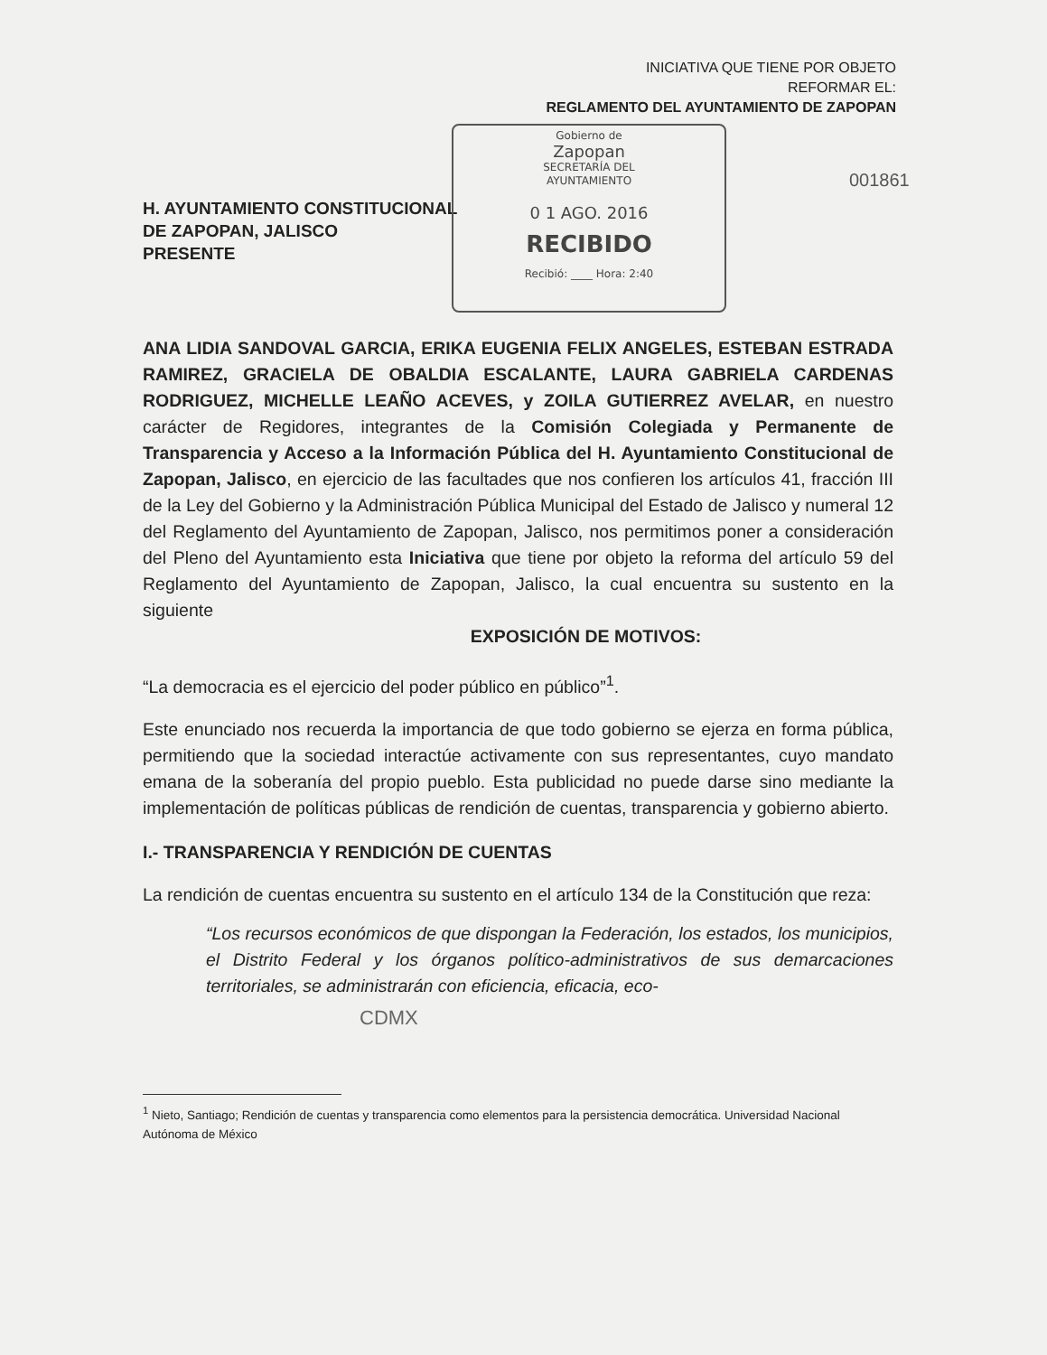INICIATIVA QUE TIENE POR OBJETO
REFORMAR EL:
REGLAMENTO DEL AYUNTAMIENTO DE ZAPOPAN
Gobierno de
Zapopan
SECRETARÍA DEL
AYUNTAMIENTO
0 1 AGO. 2016
RECIBIDO
Recibió: ____ Hora: 2:40
001861
H. AYUNTAMIENTO CONSTITUCIONAL
DE ZAPOPAN, JALISCO
PRESENTE
ANA LIDIA SANDOVAL GARCIA, ERIKA EUGENIA FELIX ANGELES, ESTEBAN ESTRADA RAMIREZ, GRACIELA DE OBALDIA ESCALANTE, LAURA GABRIELA CARDENAS RODRIGUEZ, MICHELLE LEAÑO ACEVES, y ZOILA GUTIERREZ AVELAR, en nuestro carácter de Regidores, integrantes de la Comisión Colegiada y Permanente de Transparencia y Acceso a la Información Pública del H. Ayuntamiento Constitucional de Zapopan, Jalisco, en ejercicio de las facultades que nos confieren los artículos 41, fracción III de la Ley del Gobierno y la Administración Pública Municipal del Estado de Jalisco y numeral 12 del Reglamento del Ayuntamiento de Zapopan, Jalisco, nos permitimos poner a consideración del Pleno del Ayuntamiento esta Iniciativa que tiene por objeto la reforma del artículo 59 del Reglamento del Ayuntamiento de Zapopan, Jalisco, la cual encuentra su sustento en la siguiente
EXPOSICIÓN DE MOTIVOS:
“La democracia es el ejercicio del poder público en público”<sup>1</sup>.
Este enunciado nos recuerda la importancia de que todo gobierno se ejerza en forma pública, permitiendo que la sociedad interactúe activamente con sus representantes, cuyo mandato emana de la soberanía del propio pueblo. Esta publicidad no puede darse sino mediante la implementación de políticas públicas de rendición de cuentas, transparencia y gobierno abierto.
I.- TRANSPARENCIA Y RENDICIÓN DE CUENTAS
La rendición de cuentas encuentra su sustento en el artículo 134 de la Constitución que reza:
“Los recursos económicos de que dispongan la Federación, los estados, los municipios, el Distrito Federal y los órganos político-administrativos de sus demarcaciones territoriales, se administrarán con eficiencia, eficacia, eco-
CDMX
<sup>1</sup> Nieto, Santiago; Rendición de cuentas y transparencia como elementos para la persistencia democrática. Universidad Nacional Autónoma de México